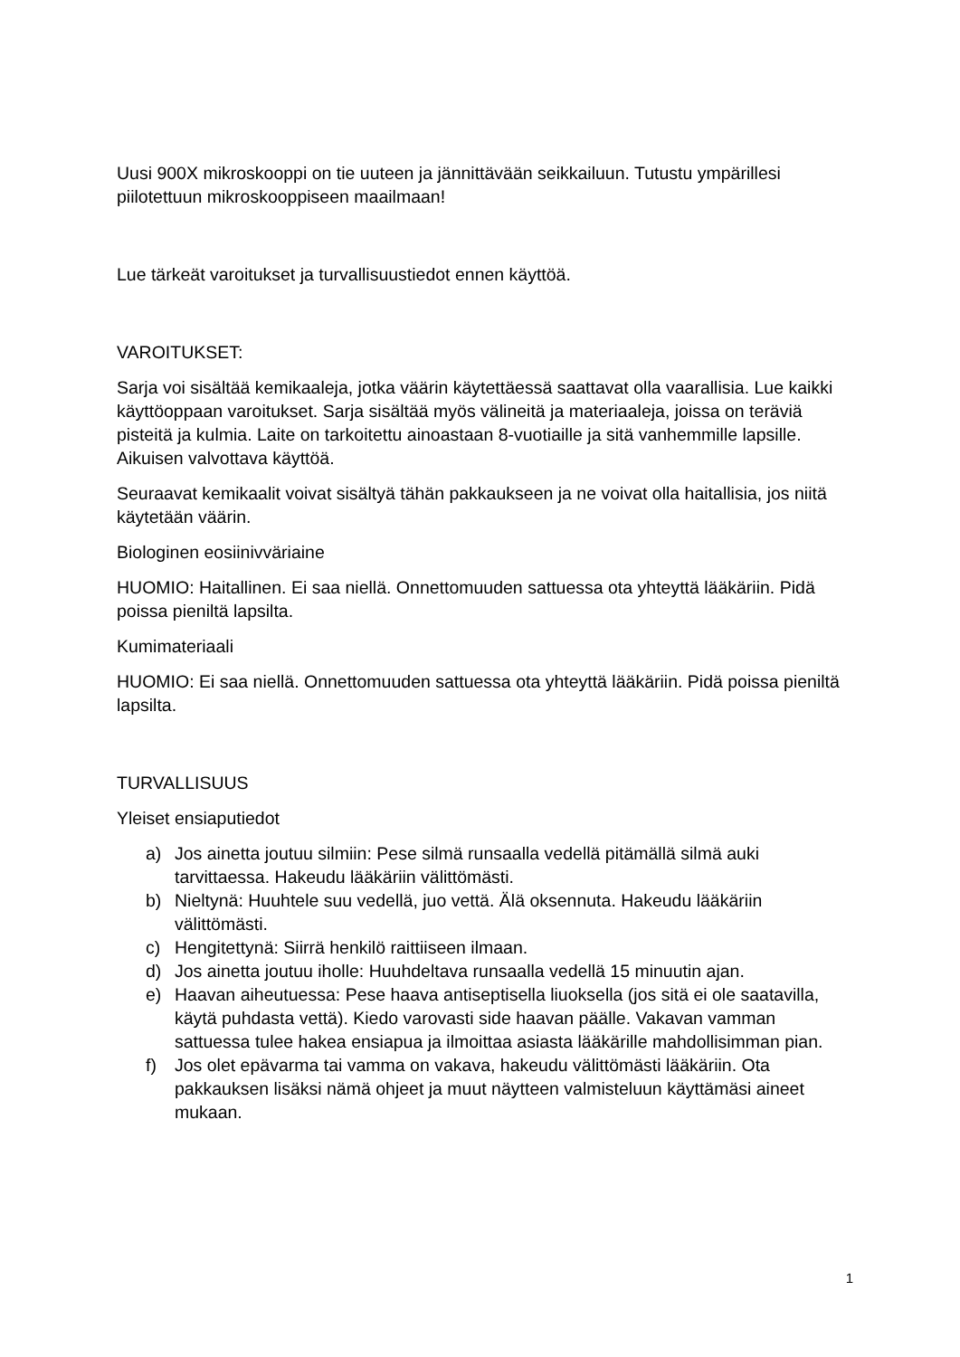Uusi 900X mikroskooppi on tie uuteen ja jännittävään seikkailuun. Tutustu ympärillesi piilotettuun mikroskooppiseen maailmaan!
Lue tärkeät varoitukset ja turvallisuustiedot ennen käyttöä.
VAROITUKSET:
Sarja voi sisältää kemikaaleja, jotka väärin käytettäessä saattavat olla vaarallisia. Lue kaikki käyttöoppaan varoitukset. Sarja sisältää myös välineitä ja materiaaleja, joissa on teräviä pisteitä ja kulmia. Laite on tarkoitettu ainoastaan 8-vuotiaille ja sitä vanhemmille lapsille. Aikuisen valvottava käyttöä.
Seuraavat kemikaalit voivat sisältyä tähän pakkaukseen ja ne voivat olla haitallisia, jos niitä käytetään väärin.
Biologinen eosiinivväriaine
HUOMIO: Haitallinen. Ei saa niellä. Onnettomuuden sattuessa ota yhteyttä lääkäriin. Pidä poissa pieniltä lapsilta.
Kumimateriaali
HUOMIO: Ei saa niellä. Onnettomuuden sattuessa ota yhteyttä lääkäriin. Pidä poissa pieniltä lapsilta.
TURVALLISUUS
Yleiset ensiaputiedot
a) Jos ainetta joutuu silmiin: Pese silmä runsaalla vedellä pitämällä silmä auki tarvittaessa. Hakeudu lääkäriin välittömästi.
b) Nieltynä: Huuhtele suu vedellä, juo vettä. Älä oksennuta. Hakeudu lääkäriin välittömästi.
c) Hengitettynä: Siirrä henkilö raittiiseen ilmaan.
d) Jos ainetta joutuu iholle: Huuhdeltava runsaalla vedellä 15 minuutin ajan.
e) Haavan aiheutuessa: Pese haava antiseptisella liuoksella (jos sitä ei ole saatavilla, käytä puhdasta vettä). Kiedo varovasti side haavan päälle. Vakavan vamman sattuessa tulee hakea ensiapua ja ilmoittaa asiasta lääkärille mahdollisimman pian.
f) Jos olet epävarma tai vamma on vakava, hakeudu välittömästi lääkäriin. Ota pakkauksen lisäksi nämä ohjeet ja muut näytteen valmisteluun käyttämäsi aineet mukaan.
1